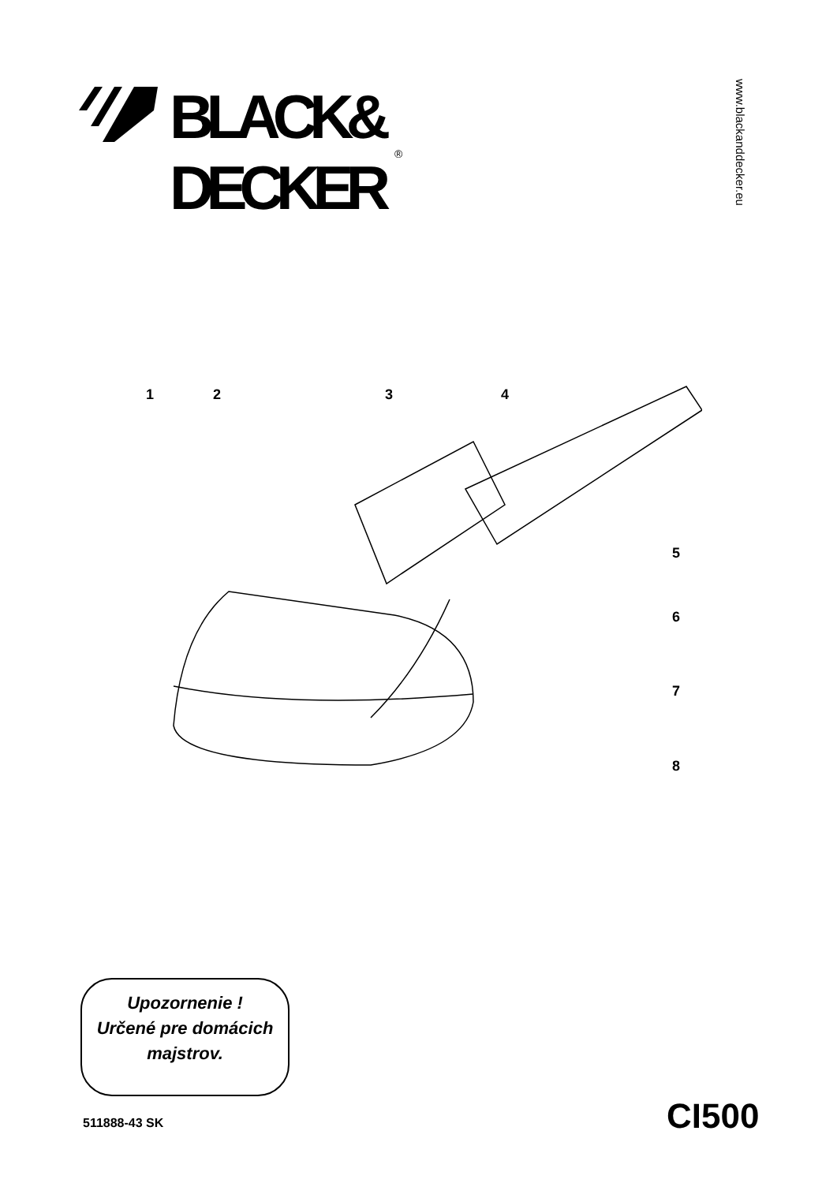BLACK&
DECKER
®
www.blackanddecker.eu
1
2
3
4
5
6
7
8
Upozornenie !
Určené pre domácich
majstrov.
511888-43 SK CI500